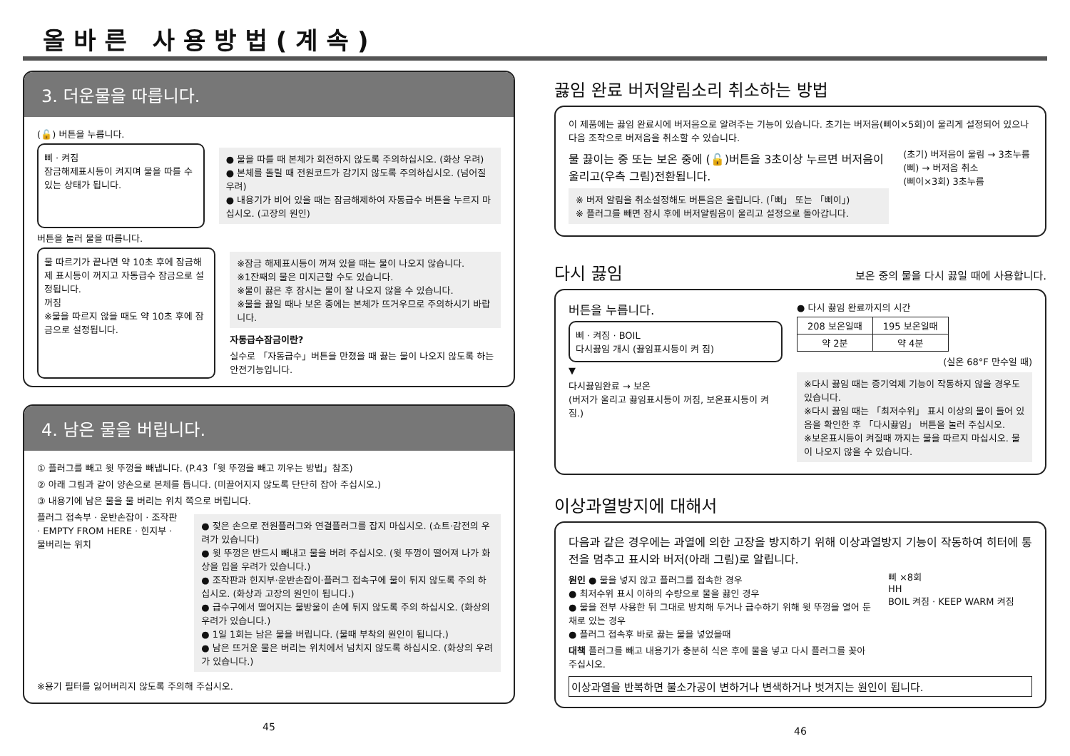올바른 사용방법(계속)
3. 더운물을 따릅니다.
(🔓) 버튼을 누릅니다.
삐 · 켜짐
잠금해제표시등이 켜지며 물을 따를 수 있는 상태가 됩니다.
● 물을 따를 때 본체가 회전하지 않도록 주의하십시오. (화상 우려)
● 본체를 돌릴 때 전원코드가 감기지 않도록 주의하십시오. (넘어질 우려)
● 내용기가 비어 있을 때는 잠금해제하여 자동급수 버튼을 누르지 마십시오. (고장의 원인)
버튼을 눌러 물을 따릅니다.
물 따르기가 끝나면 약 10초 후에 잠금해제 표시등이 꺼지고 자동급수 잠금으로 설정됩니다.
꺼짐
※물을 따르지 않을 때도 약 10초 후에 잠금으로 설정됩니다.
※잠금 해제표시등이 꺼져 있을 때는 물이 나오지 않습니다.
※1잔째의 물은 미지근할 수도 있습니다.
※물이 끓은 후 잠시는 물이 잘 나오지 않을 수 있습니다.
※물을 끓일 때나 보온 중에는 본체가 뜨거우므로 주의하시기 바랍니다.
자동급수잠금이란?
실수로 「자동급수」버튼을 만졌을 때 끓는 물이 나오지 않도록 하는 안전기능입니다.
4. 남은 물을 버립니다.
① 플러그를 빼고 윗 뚜껑을 빼냅니다. (P.43「윗 뚜껑을 빼고 끼우는 방법」참조)
② 아래 그림과 같이 양손으로 본체를 듭니다. (미끌어지지 않도록 단단히 잡아 주십시오.)
③ 내용기에 남은 물을 물 버리는 위치 쪽으로 버립니다.
플러그 접속부 · 운반손잡이 · 조작판 · EMPTY FROM HERE · 힌지부 · 물버리는 위치
● 젖은 손으로 전원플러그와 연결플러그를 잡지 마십시오. (쇼트·감전의 우려가 있습니다)
● 윗 뚜껑은 반드시 빼내고 물을 버려 주십시오. (윗 뚜껑이 떨어져 나가 화상을 입을 우려가 있습니다.)
● 조작판과 힌지부·운반손잡이·플러그 접속구에 물이 튀지 않도록 주의 하십시오. (화상과 고장의 원인이 됩니다.)
● 급수구에서 떨어지는 물방울이 손에 튀지 않도록 주의 하십시오. (화상의 우려가 있습니다.)
● 1일 1회는 남은 물을 버립니다. (물때 부착의 원인이 됩니다.)
● 남은 뜨거운 물은 버리는 위치에서 넘치지 않도록 하십시오. (화상의 우려가 있습니다.)
※용기 필터를 잃어버리지 않도록 주의해 주십시오.
45
끓임 완료 버저알림소리 취소하는 방법
이 제품에는 끓임 완료시에 버저음으로 알려주는 기능이 있습니다. 초기는 버저음(삐이×5회)이 울리게 설정되어 있으나 다음 조작으로 버저음을 취소할 수 있습니다.
물 끓이는 중 또는 보온 중에 (🔓)버튼을 3초이상 누르면 버저음이 울리고(우측 그림)전환됩니다.
※ 버저 알림을 취소설정해도 버튼음은 울립니다. (「삐」 또는 「삐이」)
※ 플러그를 빼면 잠시 후에 버저알림음이 울리고 설정으로 돌아갑니다.
(초기) 버저음이 울림 → 3초누름 (삐) → 버저음 취소
(삐이×3회) 3초누름
다시 끓임
보온 중의 물을 다시 끓일 때에 사용합니다.
버튼을 누릅니다.
삐 · 켜짐 · BOIL
다시끓임 개시 (끓임표시등이 켜 짐)
▼
다시끓임완료 → 보온
(버저가 울리고 끓임표시등이 꺼짐, 보온표시등이 켜짐.)
● 다시 끓임 완료까지의 시간
| 208 보온일때 | 195 보온일때 |
| --- | --- |
| 약 2분 | 약 4분 |
(실온 68°F 만수일 때)
※다시 끓임 때는 증기억제 기능이 작동하지 않을 경우도 있습니다.
※다시 끓임 때는 「최저수위」 표시 이상의 물이 들어 있음을 확인한 후 「다시끓임」 버튼을 눌러 주십시오.
※보온표시등이 켜질때 까지는 물을 따르지 마십시오. 물이 나오지 않을 수 있습니다.
이상과열방지에 대해서
다음과 같은 경우에는 과열에 의한 고장을 방지하기 위해 이상과열방지 기능이 작동하여 히터에 통전을 멈추고 표시와 버저(아래 그림)로 알립니다.
원인 ● 물을 넣지 않고 플러그를 접속한 경우
● 최저수위 표시 이하의 수량으로 물을 끓인 경우
● 물을 전부 사용한 뒤 그대로 방치해 두거나 급수하기 위해 윗 뚜껑을 열어 둔 채로 있는 경우
● 플러그 접속후 바로 끓는 물을 넣었을때
대책 플러그를 빼고 내용기가 충분히 식은 후에 물을 넣고 다시 플러그를 꽂아 주십시오.
삐 ×8회
HH
BOIL 켜짐 · KEEP WARM 켜짐
이상과열을 반복하면 불소가공이 변하거나 변색하거나 벗겨지는 원인이 됩니다.
46